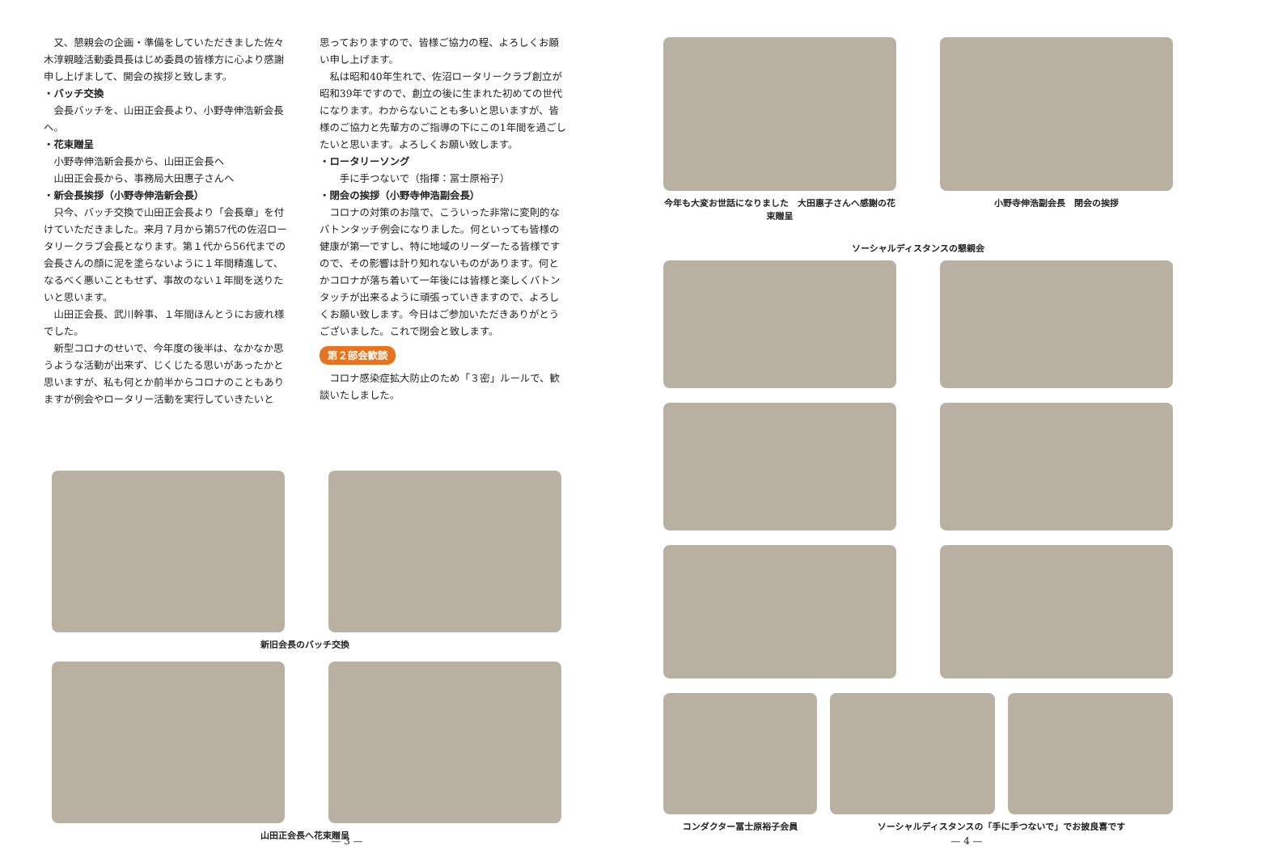又、懇親会の企画・準備をしていただきました佐々木淳親睦活動委員長はじめ委員の皆様方に心より感謝申し上げまして、開会の挨拶と致します。
・バッチ交換
　会長バッチを、山田正会長より、小野寺伸浩新会長へ。
・花束贈呈
　小野寺伸浩新会長から、山田正会長へ
　山田正会長から、事務局大田惠子さんへ
・新会長挨拶（小野寺伸浩新会長）
　只今、バッチ交換で山田正会長より「会長章」を付けていただきました。来月７月から第57代の佐沼ロータリークラブ会長となります。第１代から56代までの会長さんの顔に泥を塗らないように１年間精進して、なるべく悪いこともせず、事故のない１年間を送りたいと思います。
　山田正会長、武川幹事、１年間ほんとうにお疲れ様でした。
　新型コロナのせいで、今年度の後半は、なかなか思うような活動が出来ず、じくじたる思いがあったかと思いますが、私も何とか前半からコロナのこともありますが例会やロータリー活動を実行していきたいと
思っておりますので、皆様ご協力の程、よろしくお願い申し上げます。
　私は昭和40年生れで、佐沼ロータリークラブ創立が昭和39年ですので、創立の後に生まれた初めての世代になります。わからないことも多いと思いますが、皆様のご協力と先輩方のご指導の下にこの1年間を過ごしたいと思います。よろしくお願い致します。
・ロータリーソング
　　手に手つないで（指揮：冨士原裕子）
・閉会の挨拶（小野寺伸浩副会長）
　コロナの対策のお陰で、こういった非常に変則的なバトンタッチ例会になりました。何といっても皆様の健康が第一ですし、特に地域のリーダーたる皆様ですので、その影響は計り知れないものがあります。何とかコロナが落ち着いて一年後には皆様と楽しくバトンタッチが出来るように頑張っていきますので、よろしくお願い致します。今日はご参加いただきありがとうございました。これで閉会と致します。
第２部会歓談
　コロナ感染症拡大防止のため「３密」ルールで、歓談いたしました。
新旧会長のバッチ交換
山田正会長へ花束贈呈
— 3 —
今年も大変お世話になりました　大田惠子さんへ感謝の花束贈呈
小野寺伸浩副会長　閉会の挨拶
ソーシャルディスタンスの懇親会
コンダクター冨士原裕子会員
ソーシャルディスタンスの「手に手つないで」でお披良喜です
— 4 —